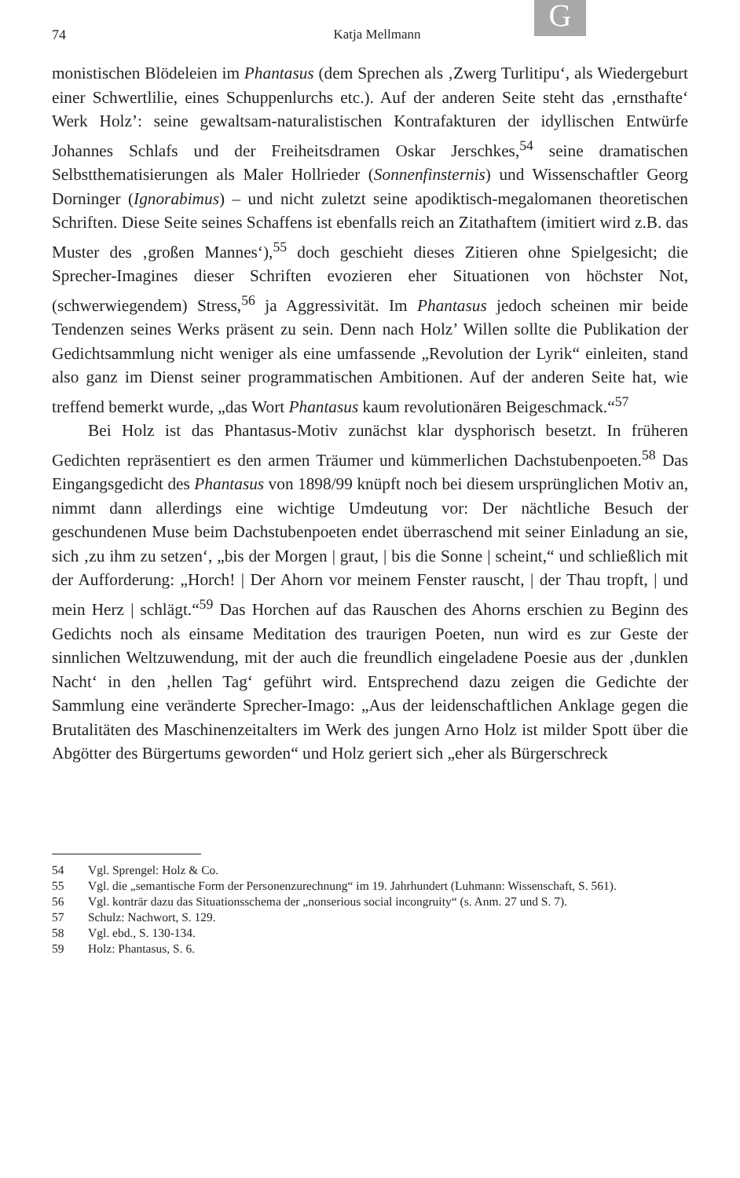G
74
Katja Mellmann
monistischen Blödeleien im Phantasus (dem Sprechen als ‚Zwerg Turlitipu‘, als Wiedergeburt einer Schwertlilie, eines Schuppenlurchs etc.). Auf der anderen Seite steht das ‚ernsthafte‘ Werk Holz’: seine gewaltsam-naturalistischen Kontrafakturen der idyllischen Entwürfe Johannes Schlafs und der Freiheitsdramen Oskar Jerschkes,<sup>54</sup> seine dramatischen Selbstthematisierungen als Maler Hollrieder (Sonnenfinsternis) und Wissenschaftler Georg Dorninger (Ignorabimus) – und nicht zuletzt seine apodiktisch-megalomanen theoretischen Schriften. Diese Seite seines Schaffens ist ebenfalls reich an Zitathaftem (imitiert wird z.B. das Muster des ‚großen Mannes‘),<sup>55</sup> doch geschieht dieses Zitieren ohne Spielgesicht; die Sprecher-Imagines dieser Schriften evozieren eher Situationen von höchster Not, (schwerwiegendem) Stress,<sup>56</sup> ja Aggressivität. Im Phantasus jedoch scheinen mir beide Tendenzen seines Werks präsent zu sein. Denn nach Holz’ Willen sollte die Publikation der Gedichtsammlung nicht weniger als eine umfassende „Revolution der Lyrik“ einleiten, stand also ganz im Dienst seiner programmatischen Ambitionen. Auf der anderen Seite hat, wie treffend bemerkt wurde, „das Wort Phantasus kaum revolutionären Beigeschmack.“<sup>57</sup>
Bei Holz ist das Phantasus-Motiv zunächst klar dysphorisch besetzt. In früheren Gedichten repräsentiert es den armen Träumer und kümmerlichen Dachstubenpoeten.<sup>58</sup> Das Eingangsgedicht des Phantasus von 1898/99 knüpft noch bei diesem ursprünglichen Motiv an, nimmt dann allerdings eine wichtige Umdeutung vor: Der nächtliche Besuch der geschundenen Muse beim Dachstubenpoeten endet überraschend mit seiner Einladung an sie, sich ‚zu ihm zu setzen‘, „bis der Morgen | graut, | bis die Sonne | scheint,“ und schließlich mit der Aufforderung: „Horch! | Der Ahorn vor meinem Fenster rauscht, | der Thau tropft, | und mein Herz | schlägt.“<sup>59</sup> Das Horchen auf das Rauschen des Ahorns erschien zu Beginn des Gedichts noch als einsame Meditation des traurigen Poeten, nun wird es zur Geste der sinnlichen Weltzuwendung, mit der auch die freundlich eingeladene Poesie aus der ‚dunklen Nacht‘ in den ‚hellen Tag‘ geführt wird. Entsprechend dazu zeigen die Gedichte der Sammlung eine veränderte Sprecher-Imago: „Aus der leidenschaftlichen Anklage gegen die Brutalitäten des Maschinenzeitalters im Werk des jungen Arno Holz ist milder Spott über die Abgötter des Bürgertums geworden“ und Holz geriert sich „eher als Bürgerschreck
54 Vgl. Sprengel: Holz & Co.
55 Vgl. die „semantische Form der Personenzurechnung“ im 19. Jahrhundert (Luhmann: Wissenschaft, S. 561).
56 Vgl. konträr dazu das Situationsschema der „nonserious social incongruity“ (s. Anm. 27 und S. 7).
57 Schulz: Nachwort, S. 129.
58 Vgl. ebd., S. 130-134.
59 Holz: Phantasus, S. 6.